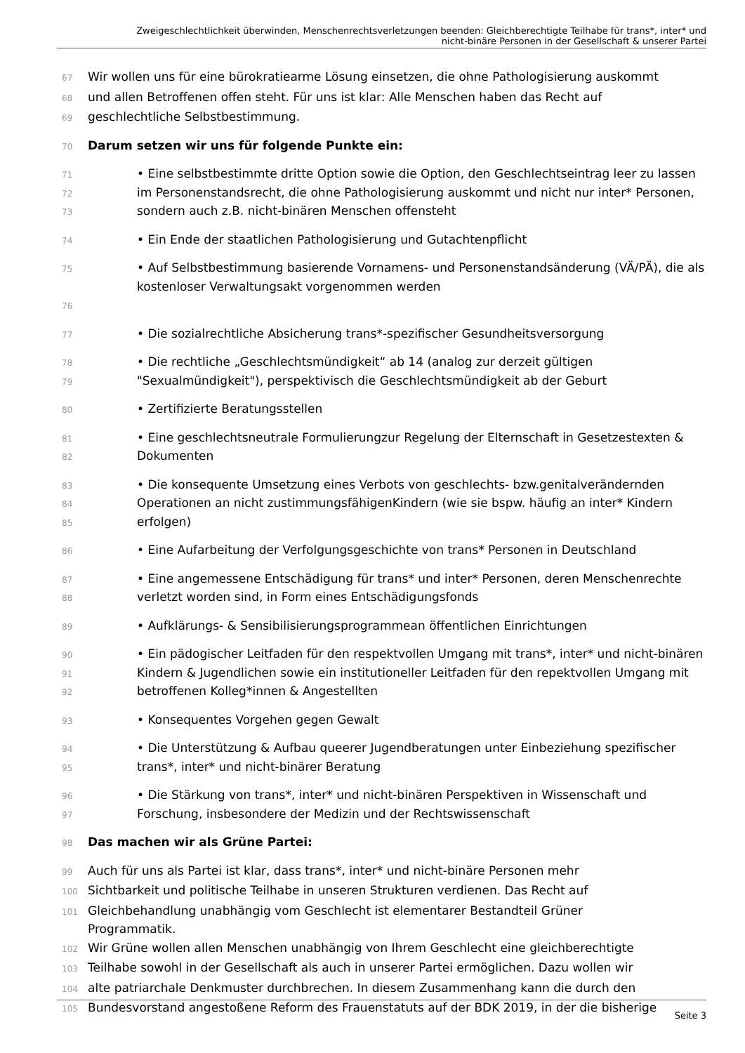Zweigeschlechtlichkeit überwinden, Menschenrechtsverletzungen beenden: Gleichberechtigte Teilhabe für trans*, inter* und
nicht-binäre Personen in der Gesellschaft & unserer Partei
67 Wir wollen uns für eine bürokratiearme Lösung einsetzen, die ohne Pathologisierung auskommt
68 und allen Betroffenen offen steht. Für uns ist klar: Alle Menschen haben das Recht auf
69 geschlechtliche Selbstbestimmung.
70 Darum setzen wir uns für folgende Punkte ein:
71
72
73 • Eine selbstbestimmte dritte Option sowie die Option, den Geschlechtseintrag leer zu lassen im Personenstandsrecht, die ohne Pathologisierung auskommt und nicht nur inter* Personen, sondern auch z.B. nicht-binären Menschen offensteht
74 • Ein Ende der staatlichen Pathologisierung und Gutachtenpflicht
75
76 • Auf Selbstbestimmung basierende Vornamens- und Personenstandsänderung (VÄ/PÄ), die als
kostenloser Verwaltungsakt vorgenommen werden
77 • Die sozialrechtliche Absicherung trans*-spezifischer Gesundheitsversorgung
78
79 • Die rechtliche „Geschlechtsmündigkeit“ ab 14 (analog zur derzeit gültigen "Sexualmündigkeit"), perspektivisch die Geschlechtsmündigkeit ab der Geburt
80 • Zertifizierte Beratungsstellen
81
82 • Eine geschlechtsneutrale Formulierungzur Regelung der Elternschaft in Gesetzestexten & Dokumenten
83
84
85 • Die konsequente Umsetzung eines Verbots von geschlechts- bzw.genitalverändernden Operationen an nicht zustimmungsfähigenKindern (wie sie bspw. häufig an inter* Kindern erfolgen)
86 • Eine Aufarbeitung der Verfolgungsgeschichte von trans* Personen in Deutschland
87
88 • Eine angemessene Entschädigung für trans* und inter* Personen, deren Menschenrechte verletzt worden sind, in Form eines Entschädigungsfonds
89 • Aufklärungs- & Sensibilisierungsprogrammean öffentlichen Einrichtungen
90
91
92 • Ein pädogischer Leitfaden für den respektvollen Umgang mit trans*, inter* und nicht-binären Kindern & Jugendlichen sowie ein institutioneller Leitfaden für den repektvollen Umgang mit betroffenen Kolleg*innen & Angestellten
93 • Konsequentes Vorgehen gegen Gewalt
94
95 • Die Unterstützung & Aufbau queerer Jugendberatungen unter Einbeziehung spezifischer trans*, inter* und nicht-binärer Beratung
96
97 • Die Stärkung von trans*, inter* und nicht-binären Perspektiven in Wissenschaft und Forschung, insbesondere der Medizin und der Rechtswissenschaft
98 Das machen wir als Grüne Partei:
99 Auch für uns als Partei ist klar, dass trans*, inter* und nicht-binäre Personen mehr
100 Sichtbarkeit und politische Teilhabe in unseren Strukturen verdienen. Das Recht auf
101 Gleichbehandlung unabhängig vom Geschlecht ist elementarer Bestandteil Grüner
Programmatik.
102 Wir Grüne wollen allen Menschen unabhängig von Ihrem Geschlecht eine gleichberechtigte
103 Teilhabe sowohl in der Gesellschaft als auch in unserer Partei ermöglichen. Dazu wollen wir
104 alte patriarchale Denkmuster durchbrechen. In diesem Zusammenhang kann die durch den
105 Bundesvorstand angestoßene Reform des Frauenstatuts auf der BDK 2019, in der die bisherige
Seite 3